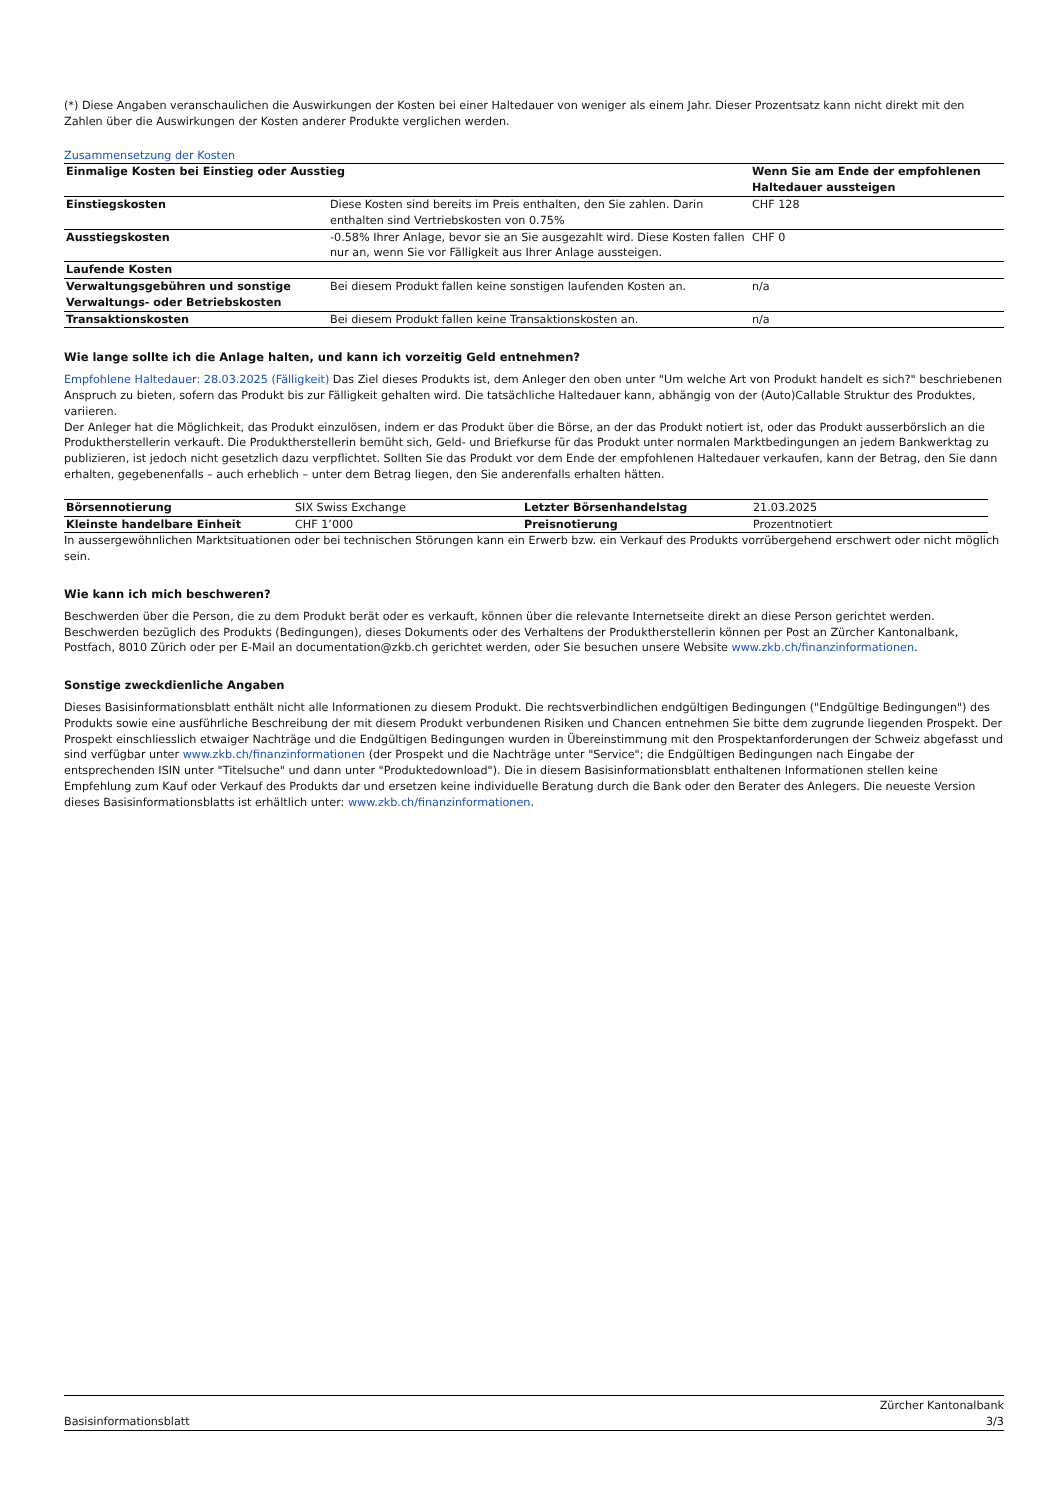(*) Diese Angaben veranschaulichen die Auswirkungen der Kosten bei einer Haltedauer von weniger als einem Jahr. Dieser Prozentsatz kann nicht direkt mit den Zahlen über die Auswirkungen der Kosten anderer Produkte verglichen werden.
Zusammensetzung der Kosten
| Einmalige Kosten bei Einstieg oder Ausstieg | | Wenn Sie am Ende der empfohlenen Haltedauer aussteigen |
| --- | --- | --- |
| Einstiegskosten | Diese Kosten sind bereits im Preis enthalten, den Sie zahlen. Darin enthalten sind Vertriebskosten von 0.75% | CHF 128 |
| Ausstiegskosten | -0.58% Ihrer Anlage, bevor sie an Sie ausgezahlt wird. Diese Kosten fallen nur an, wenn Sie vor Fälligkeit aus Ihrer Anlage aussteigen. | CHF 0 |
| Laufende Kosten | | |
| Verwaltungsgebühren und sonstige Verwaltungs- oder Betriebskosten | Bei diesem Produkt fallen keine sonstigen laufenden Kosten an. | n/a |
| Transaktionskosten | Bei diesem Produkt fallen keine Transaktionskosten an. | n/a |
Wie lange sollte ich die Anlage halten, und kann ich vorzeitig Geld entnehmen?
Empfohlene Haltedauer: 28.03.2025 (Fälligkeit) Das Ziel dieses Produkts ist, dem Anleger den oben unter "Um welche Art von Produkt handelt es sich?" beschriebenen Anspruch zu bieten, sofern das Produkt bis zur Fälligkeit gehalten wird. Die tatsächliche Haltedauer kann, abhängig von der (Auto)Callable Struktur des Produktes, variieren.
Der Anleger hat die Möglichkeit, das Produkt einzulösen, indem er das Produkt über die Börse, an der das Produkt notiert ist, oder das Produkt ausserbörslich an die Produktherstellerin verkauft. Die Produktherstellerin bemüht sich, Geld- und Briefkurse für das Produkt unter normalen Marktbedingungen an jedem Bankwerktag zu publizieren, ist jedoch nicht gesetzlich dazu verpflichtet. Sollten Sie das Produkt vor dem Ende der empfohlenen Haltedauer verkaufen, kann der Betrag, den Sie dann erhalten, gegebenenfalls – auch erheblich – unter dem Betrag liegen, den Sie anderenfalls erhalten hätten.
| Börsennotierung | SIX Swiss Exchange | Letzter Börsenhandelstag | 21.03.2025 |
| Kleinste handelbare Einheit | CHF 1’000 | Preisnotierung | Prozentnotiert |
In aussergewöhnlichen Marktsituationen oder bei technischen Störungen kann ein Erwerb bzw. ein Verkauf des Produkts vorrübergehend erschwert oder nicht möglich sein.
Wie kann ich mich beschweren?
Beschwerden über die Person, die zu dem Produkt berät oder es verkauft, können über die relevante Internetseite direkt an diese Person gerichtet werden. Beschwerden bezüglich des Produkts (Bedingungen), dieses Dokuments oder des Verhaltens der Produktherstellerin können per Post an Zürcher Kantonalbank, Postfach, 8010 Zürich oder per E-Mail an documentation@zkb.ch gerichtet werden, oder Sie besuchen unsere Website www.zkb.ch/finanzinformationen.
Sonstige zweckdienliche Angaben
Dieses Basisinformationsblatt enthält nicht alle Informationen zu diesem Produkt. Die rechtsverbindlichen endgültigen Bedingungen ("Endgültige Bedingungen") des Produkts sowie eine ausführliche Beschreibung der mit diesem Produkt verbundenen Risiken und Chancen entnehmen Sie bitte dem zugrunde liegenden Prospekt. Der Prospekt einschliesslich etwaiger Nachträge und die Endgültigen Bedingungen wurden in Übereinstimmung mit den Prospektanforderungen der Schweiz abgefasst und sind verfügbar unter www.zkb.ch/finanzinformationen (der Prospekt und die Nachträge unter "Service"; die Endgültigen Bedingungen nach Eingabe der entsprechenden ISIN unter "Titelsuche" und dann unter "Produktedownload"). Die in diesem Basisinformationsblatt enthaltenen Informationen stellen keine Empfehlung zum Kauf oder Verkauf des Produkts dar und ersetzen keine individuelle Beratung durch die Bank oder den Berater des Anlegers. Die neueste Version dieses Basisinformationsblatts ist erhältlich unter: www.zkb.ch/finanzinformationen.
Basisinformationsblatt
Zürcher Kantonalbank
3/3